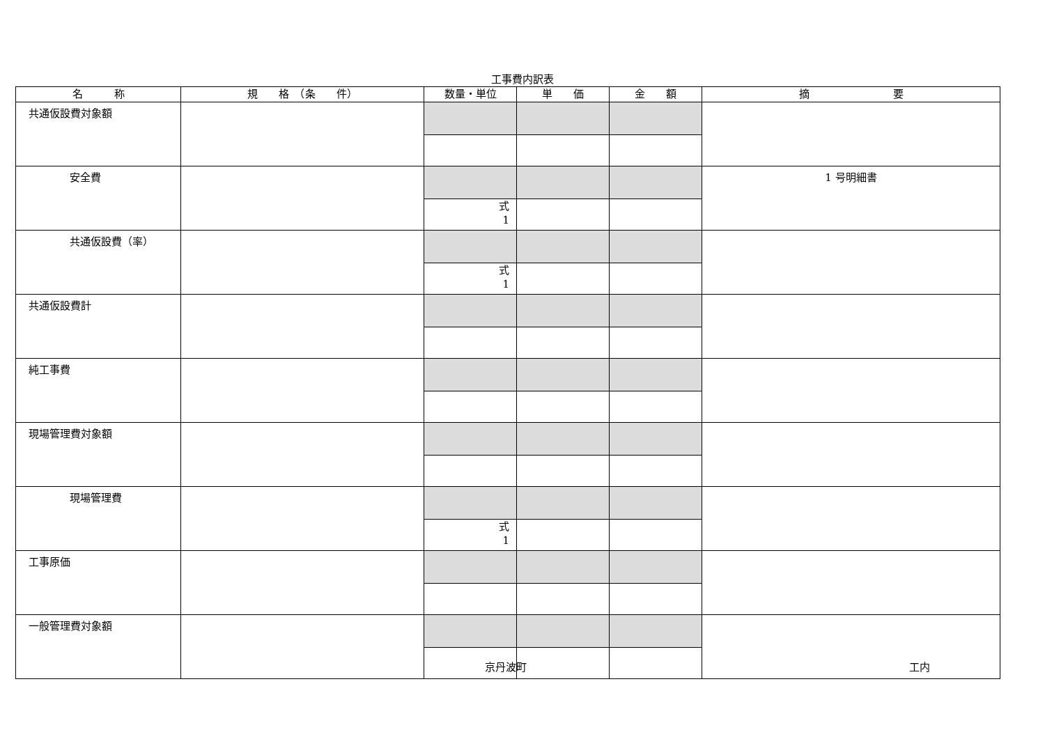工事費内訳表
| 名 称 | 規 格 （条 件） | 数量・単位 | 単 価 | 金 額 | 摘 要 |
| --- | --- | --- | --- | --- | --- |
| 共通仮設費対象額 | | | | | |
| 安全費 | | | | | 1 号明細書 |
| | | 式 1 | | | |
| 共通仮設費（率） | | | | | |
| | | 式 1 | | | |
| 共通仮設費計 | | | | | |
| 純工事費 | | | | | |
| 現場管理費対象額 | | | | | |
| 現場管理費 | | | | | |
| | | 式 1 | | | |
| 工事原価 | | | | | |
| 一般管理費対象額 | | | | | |
京丹波町 工内